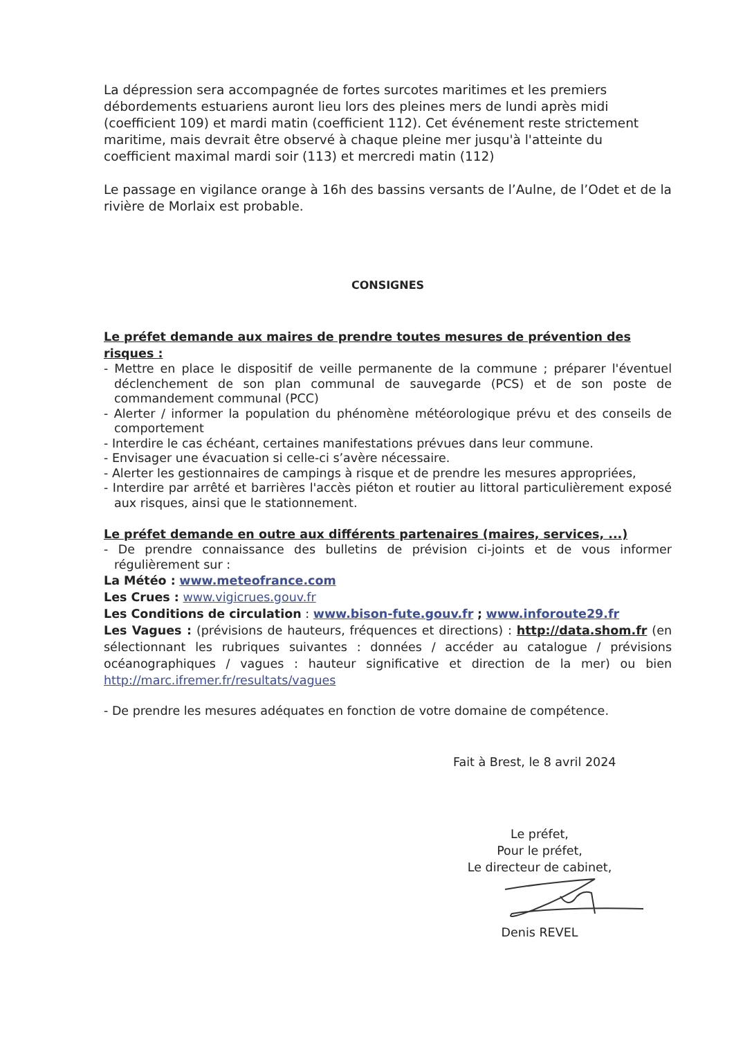La dépression sera accompagnée de fortes surcotes maritimes et les premiers débordements estuariens auront lieu lors des pleines mers de lundi après midi (coefficient 109) et mardi matin (coefficient 112). Cet événement reste strictement maritime, mais devrait être observé à chaque pleine mer jusqu'à l'atteinte du coefficient maximal mardi soir (113) et mercredi matin (112)
Le passage en vigilance orange à 16h des bassins versants de l’Aulne, de l’Odet et de la rivière de Morlaix est probable.
CONSIGNES
Le préfet demande aux maires de prendre toutes mesures de prévention des risques :
- Mettre en place le dispositif de veille permanente de la commune ; préparer l'éventuel déclenchement de son plan communal de sauvegarde (PCS) et de son poste de commandement communal (PCC)
- Alerter / informer la population du phénomène météorologique prévu et des conseils de comportement
- Interdire le cas échéant, certaines manifestations prévues dans leur commune.
- Envisager une évacuation si celle-ci s’avère nécessaire.
- Alerter les gestionnaires de campings à risque et de prendre les mesures appropriées,
- Interdire par arrêté et barrières l'accès piéton et routier au littoral particulièrement exposé aux risques, ainsi que le stationnement.
Le préfet demande en outre aux différents partenaires (maires, services, ...)
- De prendre connaissance des bulletins de prévision ci-joints et de vous informer régulièrement sur :
La Météo : www.meteofrance.com
Les Crues : www.vigicrues.gouv.fr
Les Conditions de circulation : www.bison-fute.gouv.fr ; www.inforoute29.fr
Les Vagues : (prévisions de hauteurs, fréquences et directions) : http://data.shom.fr (en sélectionnant les rubriques suivantes : données / accéder au catalogue / prévisions océanographiques / vagues : hauteur significative et direction de la mer) ou bien http://marc.ifremer.fr/resultats/vagues
- De prendre les mesures adéquates en fonction de votre domaine de compétence.
Fait à Brest, le 8 avril 2024
Le préfet,
Pour le préfet,
Le directeur de cabinet,
Denis REVEL